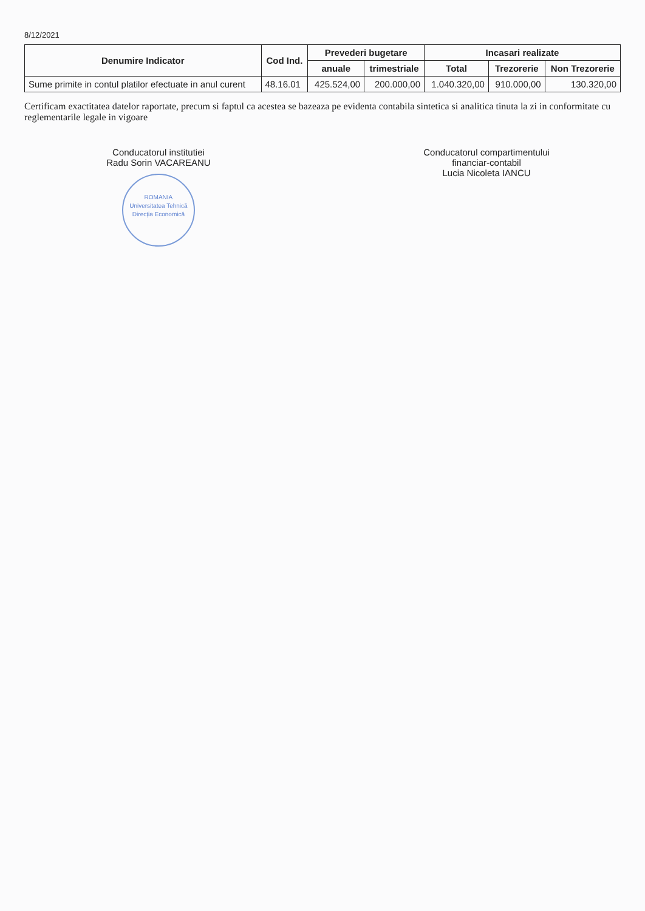8/12/2021
| Denumire Indicator | Cod Ind. | Prevederi bugetare | | Incasari realizate | | |
| --- | --- | --- | --- | --- | --- | --- |
| | | anuale | trimestriale | Total | Trezorerie | Non Trezorerie |
| Sume primite in contul platilor efectuate in anul curent | 48.16.01 | 425.524,00 | 200.000,00 | 1.040.320,00 | 910.000,00 | 130.320,00 |
Certificam exactitatea datelor raportate, precum si faptul ca acestea se bazeaza pe evidenta contabila sintetica si analitica tinuta la zi in conformitate cu reglementarile legale in vigoare
Conducatorul institutiei
Radu Sorin VACAREANU
ROMANIA
Universitatea Tehnică
Direcția Economică
Conducatorul compartimentului
financiar-contabil
Lucia Nicoleta IANCU